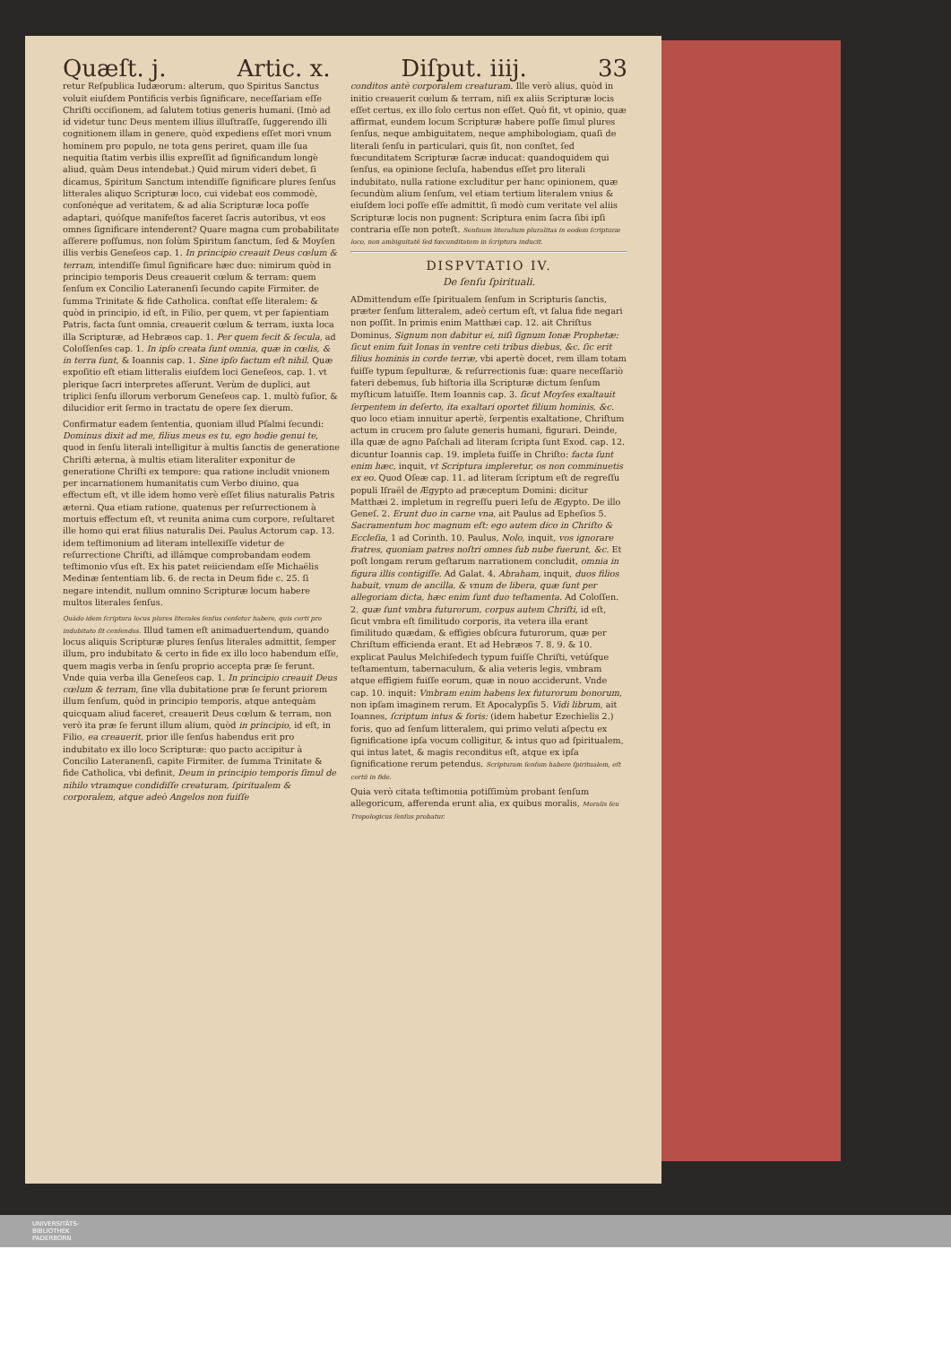Quæſt. j. Artic. x. Diſput. iiij. 33
retur Reſpublica Iudæorum: alterum, quo Spiritus Sanctus voluit eiuſdem Pontificis verbis ſignificare, neceſſariam eſſe Chriſti occiſionem, ad ſalutem totius generis humani. (Imò ad id videtur tunc Deus mentem illius illuſtraſſe, ſuggerendo illi cognitionem illam in genere, quòd expediens eſſet mori vnum hominem pro populo, ne tota gens periret, quam ille ſua nequitia ſtatim verbis illis expreſſit ad ſignificandum longè aliud, quàm Deus intendebat.) Quid mirum videri debet, ſi dicamus, Spiritum Sanctum intendiſſe ſignificare plures ſenſus litterales aliquo Scripturæ loco, cui videbat eos commodè, conſonéque ad veritatem, & ad alia Scripturæ loca poſſe adaptari, quóſque manifeſtos faceret ſacris autoribus, vt eos omnes ſignificare intenderent? Quare magna cum probabilitate aſſerere poſſumus, non ſolùm Spiritum ſanctum, ſed & Moyſen illis verbis Geneſeos cap. 1. In principio creauit Deus cœlum & terram, intendiſſe ſimul ſignificare hæc duo: nimirum quòd in principio temporis Deus creauerit cœlum & terram: quem ſenſum ex Concilio Lateranenſi ſecundo capite Firmiter. de ſumma Trinitate & fide Catholica. conſtat eſſe literalem: & quòd in principio, id eſt, in Filio, per quem, vt per ſapientiam Patris, facta ſunt omnia, creauerit cœlum & terram, iuxta loca illa Scripturæ, ad Hebræos cap. 1. Per quem fecit & ſecula, ad Coloſſenſes cap. 1. In ipſo creata ſunt omnia, quæ in cœlis, & in terra ſunt, & Ioannis cap. 1. Sine ipſo factum eſt nihil. Quæ expoſitio eſt etiam litteralis eiuſdem loci Geneſeos, cap. 1. vt plerique ſacri interpretes aſſerunt. Verùm de duplici, aut triplici ſenſu illorum verborum Geneſeos cap. 1. multò fuſior, & dilucidior erit ſermo in tractatu de opere ſex dierum.
Confirmatur eadem ſententia, quoniam illud Pſalmi ſecundi: Dominus dixit ad me, filius meus es tu, ego hodie genui te, quod in ſenſu literali intelligitur à multis ſanctis de generatione Chriſti æterna, à multis etiam literaliter exponitur de generatione Chriſti ex tempore: qua ratione includit vnionem per incarnationem humanitatis cum Verbo diuino, qua effectum eſt, vt ille idem homo verè eſſet filius naturalis Patris æterni. Qua etiam ratione, quatenus per reſurrectionem à mortuis effectum eſt, vt reunita anima cum corpore, reſultaret ille homo qui erat filius naturalis Dei. Paulus Actorum cap. 13. idem teſtimonium ad literam intellexiſſe videtur de reſurrectione Chriſti, ad illámque comprobandam eodem teſtimonio vſus eſt. Ex his patet reiiciendam eſſe Michaëlis Medinæ ſententiam lib. 6. de recta in Deum fide c. 25. ſi negare intendit, nullum omnino Scripturæ locum habere multos literales ſenſus.
Quàdo idem ſcriptura locus plures literales ſenſus cenſetur habere, quis certi pro indubitato ſit cenſendus. Illud tamen eſt animaduertendum, quando locus aliquis Scripturæ plures ſenſus literales admittit, ſemper illum, pro indubitato & certo in fide ex illo loco habendum eſſe, quem magis verba in ſenſu proprio accepta præ ſe ferunt. Vnde quia verba illa Geneſeos cap. 1. In principio creauit Deus cœlum & terram, ſine vlla dubitatione præ ſe ferunt priorem illum ſenſum, quòd in principio temporis, atque antequàm quicquam aliud faceret, creauerit Deus cœlum & terram, non verò ita præ ſe ferunt illum alium, quòd in principio, id eſt, in Filio, ea creauerit, prior ille ſenſus habendus erit pro indubitato ex illo loco Scripturæ: quo pacto accipitur à Concilio Lateranenſi, capite Firmiter. de ſumma Trinitate & fide Catholica, vbi definit, Deum in principio temporis ſimul de nihilo vtramque condidiſſe creaturam, ſpiritualem & corporalem, atque adeò Angelos non fuiſſe
conditos antè corporalem creaturam. Ille verò alius, quòd in initio creauerit cœlum & terram, niſi ex aliis Scripturæ locis eſſet certus, ex illo ſolo certus non eſſet. Quò fit, vt opinio, quæ affirmat, eundem locum Scripturæ habere poſſe ſimul plures ſenſus, neque ambiguitatem, neque amphibologiam, quaſi de literali ſenſu in particulari, quis ſit, non conſtet, ſed fœcunditatem Scripturæ ſacræ inducat: quandoquidem qui ſenſus, ea opinione ſecluſa, habendus eſſet pro literali indubitato, nulla ratione excluditur per hanc opinionem, quæ ſecundùm alium ſenſum, vel etiam tertium literalem vnius & eiuſdem loci poſſe eſſe admittit, ſi modò cum veritate vel aliis Scripturæ locis non pugnent: Scriptura enim ſacra ſibi ipſi contraria eſſe non poteſt. Senſuum literalium pluralitas in eodem ſcripturæ loco, non ambiguitatē ſed fœcunditatem in ſcriptura inducit.
DISPVTATIO IV.
De ſenſu ſpirituali.
ADmittendum eſſe ſpiritualem ſenſum in Scripturis ſanctis, præter ſenſum litteralem, adeò certum eſt, vt ſalua fide negari non poſſit. In primis enim Matthæi cap. 12. ait Chriſtus Dominus, Signum non dabitur ei, niſi ſignum Ionæ Prophetæ: ſicut enim fuit Ionas in ventre ceti tribus diebus, &c. ſic erit filius hominis in corde terræ, vbi apertè docet, rem illam totam fuiſſe typum ſepulturæ, & reſurrectionis ſuæ: quare neceſſariò fateri debemus, ſub hiſtoria illa Scripturæ dictum ſenſum myſticum latuiſſe. Item Ioannis cap. 3. ſicut Moyſes exaltauit ſerpentem in deſerto, ita exaltari oportet filium hominis, &c. quo loco etiam innuitur apertè, ſerpentis exaltatione, Chriſtum actum in crucem pro ſalute generis humani, figurari. Deinde, illa quæ de agno Paſchali ad literam ſcripta ſunt Exod. cap. 12. dicuntur Ioannis cap. 19. impleta fuiſſe in Chriſto: facta ſunt enim hæc, inquit, vt Scriptura impleretur, os non comminuetis ex eo. Quod Oſeæ cap. 11. ad literam ſcriptum eſt de regreſſu populi Iſraël de Ægypto ad præceptum Domini: dicitur Matthæi 2. impletum in regreſſu pueri Ieſu de Ægypto. De illo Geneſ. 2. Erunt duo in carne vna, ait Paulus ad Epheſios 5. Sacramentum hoc magnum eſt: ego autem dico in Chriſto & Eccleſia, 1 ad Corinth. 10. Paulus, Nolo, inquit, vos ignorare fratres, quoniam patres noſtri omnes ſub nube fuerunt, &c. Et poſt longam rerum geſtarum narrationem concludit, omnia in figura illis contigiſſe. Ad Galat. 4. Abraham, inquit, duos filios habuit, vnum de ancilla, & vnum de libera, quæ ſunt per allegoriam dicta, hæc enim ſunt duo teſtamenta. Ad Coloſſen. 2. quæ ſunt vmbra futurorum, corpus autem Chriſti, id eſt, ſicut vmbra eſt ſimilitudo corporis, ita vetera illa erant ſimilitudo quædam, & effigies obſcura futurorum, quæ per Chriſtum efficienda erant. Et ad Hebræos 7. 8. 9. & 10. explicat Paulus Melchiſedech typum fuiſſe Chriſti, vetúſque teſtamentum, tabernaculum, & alia veteris legis, vmbram atque effigiem fuiſſe eorum, quæ in nouo acciderunt. Vnde cap. 10. inquit: Vmbram enim habens lex futurorum bonorum, non ipſam imaginem rerum. Et Apocalypſis 5. Vidi librum, ait Ioannes, ſcriptum intus & foris: (idem habetur Ezechielis 2.) foris, quo ad ſenſum litteralem, qui primo veluti aſpectu ex ſignificatione ipſa vocum colligitur, & intus quo ad ſpiritualem, qui intus latet, & magis reconditus eſt, atque ex ipſa ſignificatione rerum petendus. Scripturam ſenſum habere ſpiritualem, eſt certū in fide.
Quia verò citata teſtimonia potiſſimùm probant ſenſum allegoricum, afferenda erunt alia, ex quibus moralis, Moralis ſeu Tropologicus ſenſus probatur.
UNIVERSITÄTS-
BIBLIOTHEK
PADERBORN